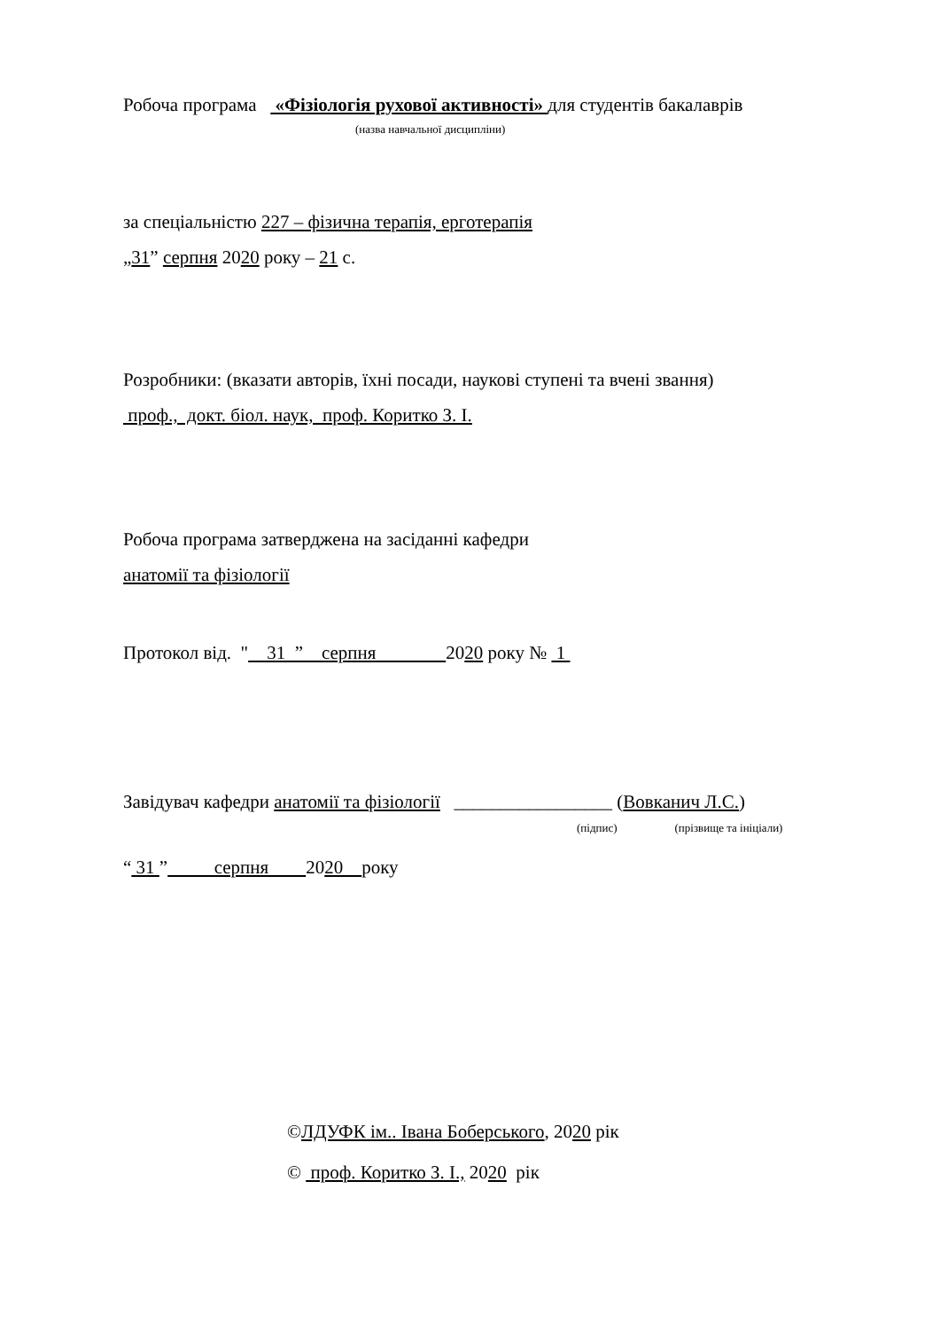Робоча програма «Фізіологія рухової активності» для студентів бакалаврів
(назва навчальної дисципліни)
за спеціальністю 227 – фізична терапія, ерготерапія
„31” серпня 2020 року – 21 с.
Розробники: (вказати авторів, їхні посади, наукові ступені та вчені звання)
проф., докт. біол. наук, проф. Коритко З. І.
Робоча програма затверджена на засіданні кафедри
анатомії та фізіології
Протокол від. " 31 ” серпня 2020 року № 1
Завідувач кафедри анатомії та фізіології _________________ (Вовканич Л.С.)
(підпис) (прізвище та ініціали)
“ 31 ” серпня 2020 року
©ЛДУФК ім.. Івана Боберського, 2020 рік
© проф. Коритко З. І., 2020 рік